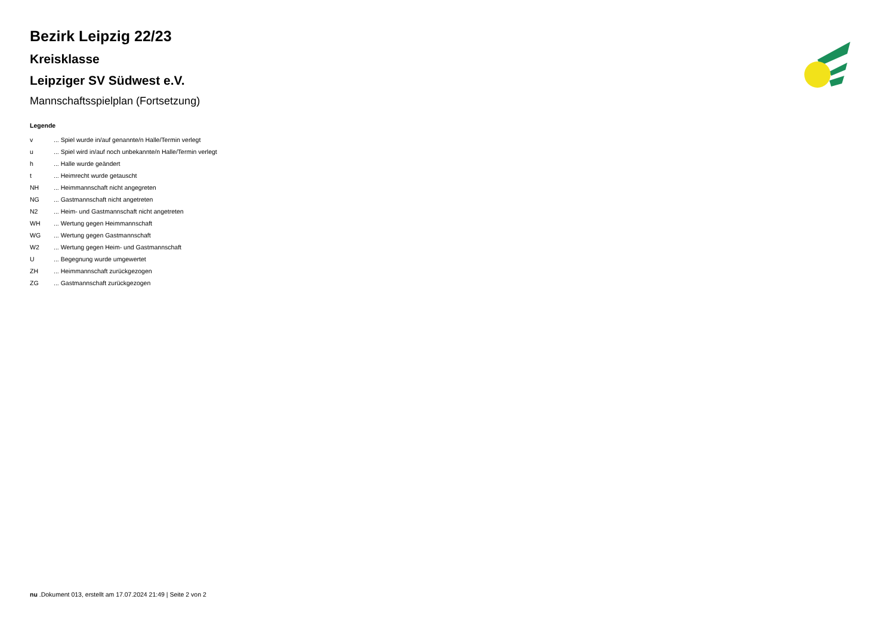Bezirk Leipzig 22/23
Kreisklasse
Leipziger SV Südwest e.V.
Mannschaftsspielplan (Fortsetzung)
Legende
v ... Spiel wurde in/auf genannte/n Halle/Termin verlegt
u ... Spiel wird in/auf noch unbekannte/n Halle/Termin verlegt
h ... Halle wurde geändert
t ... Heimrecht wurde getauscht
NH ... Heimmannschaft nicht angegreten
NG ... Gastmannschaft nicht angetreten
N2 ... Heim- und Gastmannschaft nicht angetreten
WH ... Wertung gegen Heimmannschaft
WG ... Wertung gegen Gastmannschaft
W2 ... Wertung gegen Heim- und Gastmannschaft
U ... Begegnung wurde umgewertet
ZH ... Heimmannschaft zurückgezogen
ZG ... Gastmannschaft zurückgezogen
nu .Dokument 013, erstellt am 17.07.2024 21:49 | Seite 2 von 2